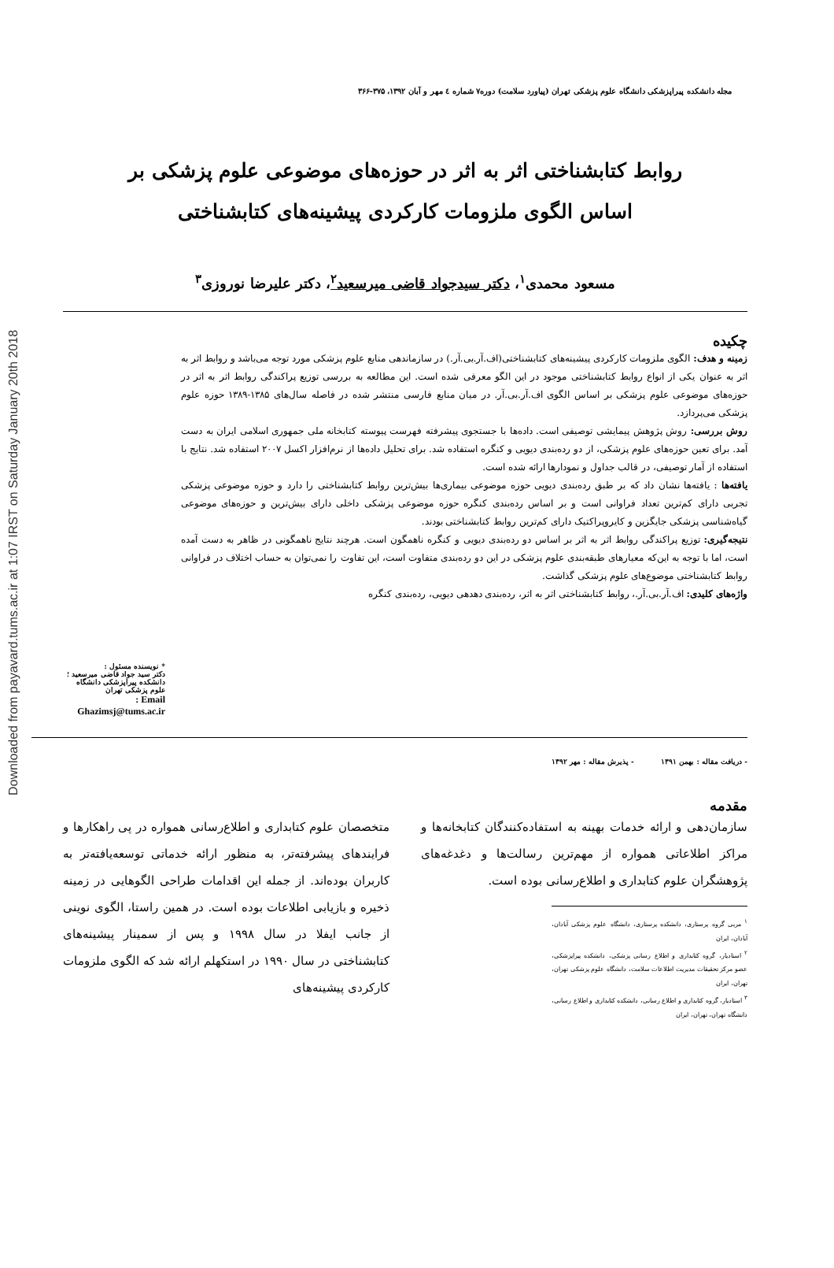Downloaded from payavard.tums.ac.ir at 1:07 IRST on Saturday January 20th 2018
مجله دانشکده پیراپزشکی دانشگاه علوم پزشکی تهران (پیاورد سلامت) دوره۷ شماره ٤ مهر و آبان ۱۳۹۲، ۳۷۵-۳۶۶
روابط کتابشناختی اثر به اثر در حوزه‌های موضوعی علوم پزشکی بر اساس الگوی ملزومات کارکردی پیشینه‌های کتابشناختی
مسعود محمدی<sup>۱</sup>، دکتر سیدجواد قاضی میرسعید<sup>۲</sup>، دکتر علیرضا نوروزی<sup>۳</sup>
چکیده
زمینه و هدف: الگوی ملزومات کارکردی پیشینه‌های کتابشناختی(اف.آر.بی.آر.) در سازماندهی منابع علوم پزشکی مورد توجه می‌باشد و روابط اثر به اثر به عنوان یکی از انواع روابط کتابشناختی موجود در این الگو معرفی شده است. این مطالعه به بررسی توزیع پراکندگی روابط اثر به اثر در حوزه‌های موضوعی علوم پزشکی بر اساس الگوی اف.آر.بی.آر. در میان منابع فارسی منتشر شده در فاصله سال‌های ۱۳۸۵-۱۳۸۹ حوزه علوم پزشکی می‌پردازد.
روش بررسی: روش پژوهش پیمایشی توصیفی است. داده‌ها با جستجوی پیشرفته فهرست پیوسته کتابخانه ملی جمهوری اسلامی ایران به دست آمد. برای تعین حوزه‌های علوم پزشکی، از دو رده‌بندی دیویی و کنگره استفاده شد. برای تحلیل داده‌ها از نرم‌افزار اکسل ۲۰۰۷ استفاده شد. نتایج با استفاده از آمار توصیفی، در قالب جداول و نمودارها ارائه شده است.
یافته‌ها : یافته‌ها نشان داد که بر طبق رده‌بندی دیویی حوزه موضوعی بیماری‌ها بیش‌ترین روابط کتابشناختی را دارد و حوزه موضوعی پزشکی تجربی دارای کم‌ترین تعداد فراوانی است و بر اساس رده‌بندی کنگره حوزه موضوعی پزشکی داخلی دارای بیش‌ترین و حوزه‌های موضوعی گیاه‌شناسی پزشکی جایگزین و کایروپراکتیک دارای کم‌ترین روابط کتابشناختی بودند.
نتیجه‌گیری: توزیع پراکندگی روابط اثر به اثر بر اساس دو رده‌بندی دیویی و کنگره ناهمگون است. هرچند نتایج ناهمگونی در ظاهر به دست آمده است، اما با توجه به این‌که معیارهای طبقه‌بندی علوم پزشکی در این دو رده‌بندی متفاوت است، این تفاوت را نمی‌توان به حساب اختلاف در فراوانی روابط کتابشناختی موضوع‌های علوم پزشکی گذاشت.
واژه‌های کلیدی: اف.آر.بی.آر.، روابط کتابشناختی اثر به اثر، رده‌بندی دهدهی دیویی، رده‌بندی کنگره
* نویسنده مسئول :
دکتر سید جواد قاضی میرسعید ؛ دانشکده پیراپزشکی دانشگاه علوم پزشکی تهران
Email :
Ghazimsj@tums.ac.ir
- دریافت مقاله : بهمن ۱۳۹۱ - پذیرش مقاله : مهر ۱۳۹۲
مقدمه
سازمان‌دهی و ارائه خدمات بهینه به استفاده‌کنندگان کتابخانه‌ها و مراکز اطلاعاتی همواره از مهم‌ترین رسالت‌ها و دغدغه‌های پژوهشگران علوم کتابداری و اطلاع‌رسانی بوده است.
<sup>۱</sup> مربی گروه پرستاری، دانشکده پرستاری، دانشگاه علوم پزشکی آبادان، آبادان، ایران
<sup>۲</sup> استادیار، گروه کتابداری و اطلاع رسانی پزشکی، دانشکده پیراپزشکی، عضو مرکز تحقیقات مدیریت اطلاعات سلامت، دانشگاه علوم پزشکی تهران، تهران، ایران
<sup>۳</sup> استادیار، گروه کتابداری و اطلاع رسانی، دانشکده کتابداری و اطلاع رسانی، دانشگاه تهران، تهران، ایران
متخصصان علوم کتابداری و اطلاع‌رسانی همواره در پی راهکارها و فرایندهای پیشرفته‌تر، به منظور ارائه خدماتی توسعه‌یافته‌تر به کاربران بوده‌اند. از جمله این اقدامات طراحی الگوهایی در زمینه ذخیره و بازیابی اطلاعات بوده است. در همین راستا، الگوی نوینی از جانب ایفلا در سال ۱۹۹۸ و پس از سمینار پیشینه‌های کتابشناختی در سال ۱۹۹۰ در استکهلم ارائه شد که الگوی ملزومات کارکردی پیشینه‌های